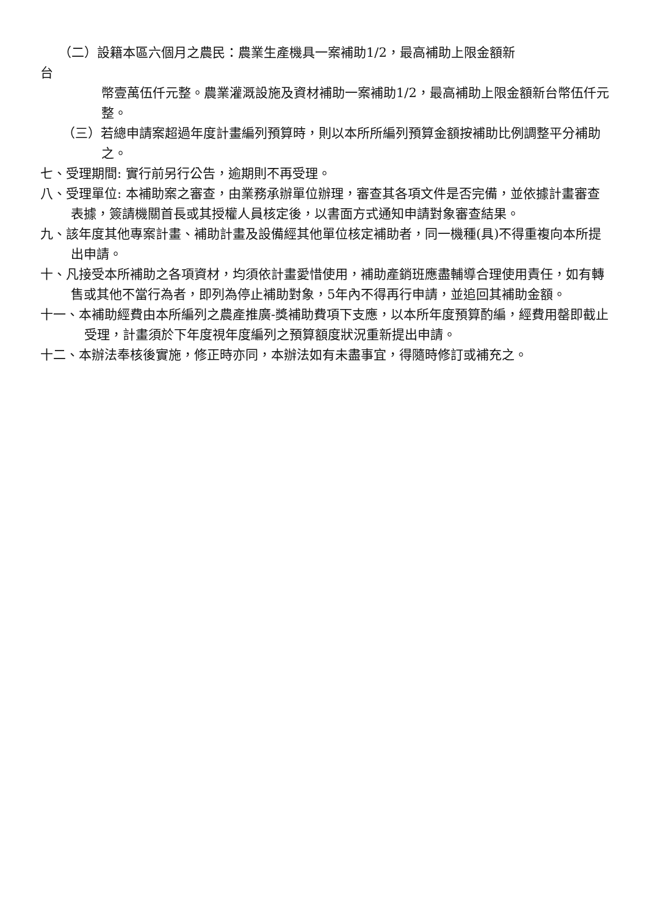（二）設籍本區六個月之農民：農業生產機具一案補助1/2，最高補助上限金額新
台
幣壹萬伍仟元整。農業灌溉設施及資材補助一案補助1/2，最高補助上限金額新台幣伍仟元整。
（三）若總申請案超過年度計畫編列預算時，則以本所所編列預算金額按補助比例調整平分補助之。
七、受理期間: 實行前另行公告，逾期則不再受理。
八、受理單位: 本補助案之審查，由業務承辦單位辦理，審查其各項文件是否完備，並依據計畫審查表據，簽請機關首長或其授權人員核定後，以書面方式通知申請對象審查結果。
九、該年度其他專案計畫、補助計畫及設備經其他單位核定補助者，同一機種(具)不得重複向本所提出申請。
十、凡接受本所補助之各項資材，均須依計畫愛惜使用，補助產銷班應盡輔導合理使用責任，如有轉售或其他不當行為者，即列為停止補助對象，5年內不得再行申請，並追回其補助金額。
十一、本補助經費由本所編列之農產推廣-獎補助費項下支應，以本所年度預算酌編，經費用罄即截止受理，計畫須於下年度視年度編列之預算額度狀況重新提出申請。
十二、本辦法奉核後實施，修正時亦同，本辦法如有未盡事宜，得隨時修訂或補充之。